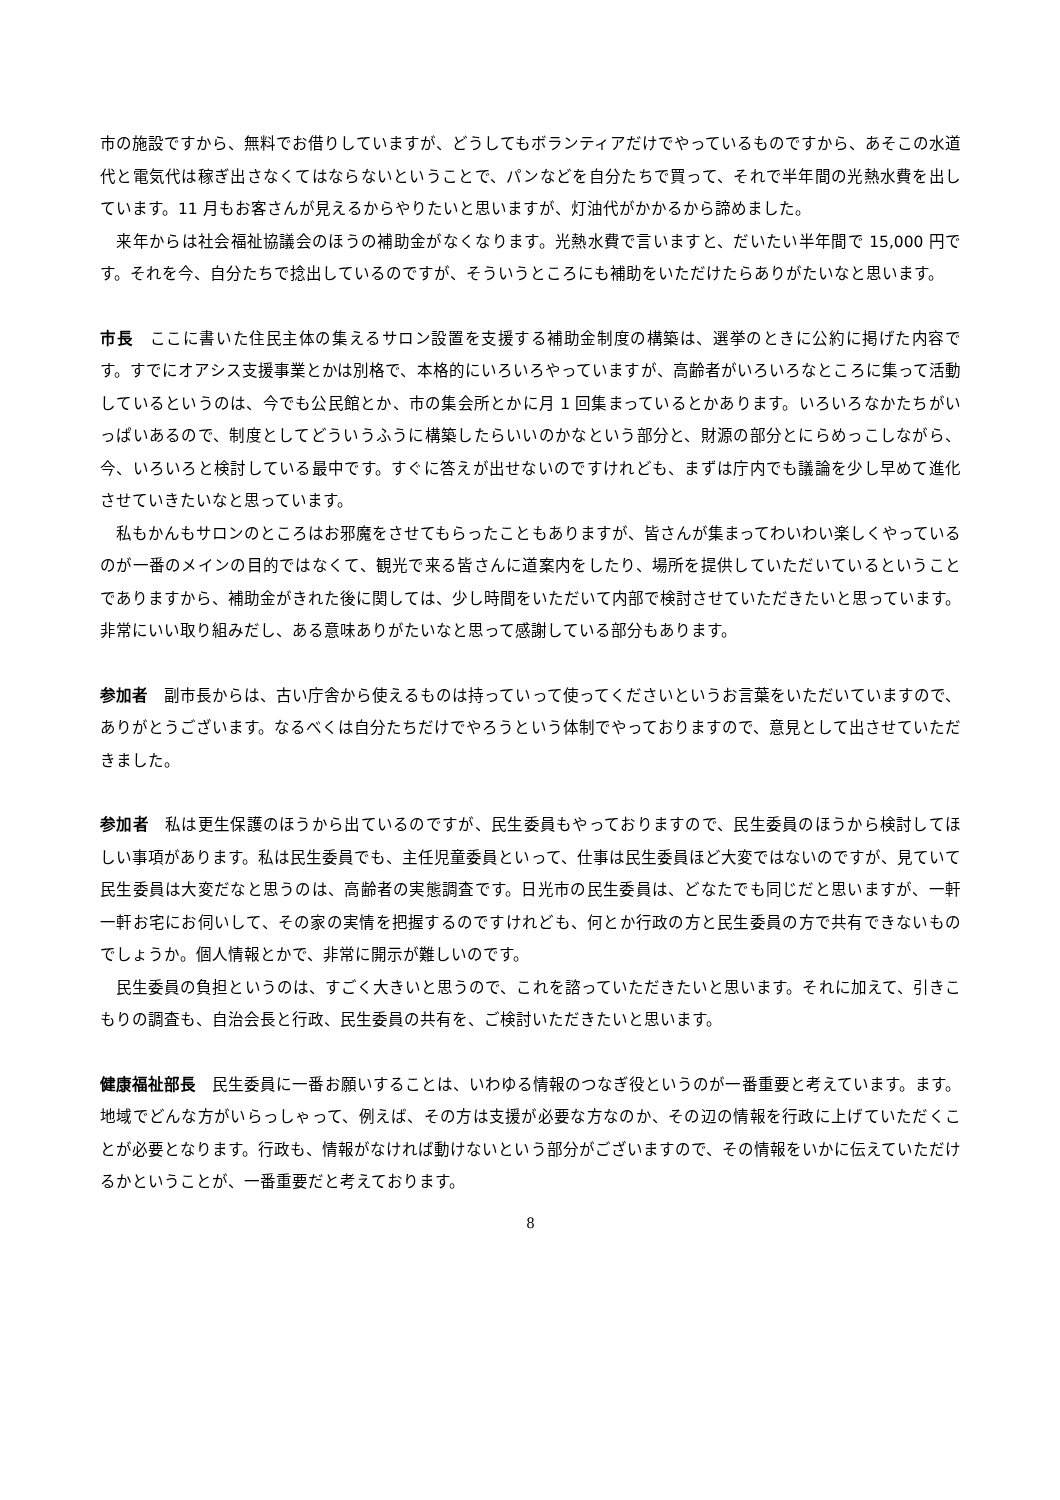市の施設ですから、無料でお借りしていますが、どうしてもボランティアだけでやっているものですから、あそこの水道代と電気代は稼ぎ出さなくてはならないということで、パンなどを自分たちで買って、それで半年間の光熱水費を出しています。11 月もお客さんが見えるからやりたいと思いますが、灯油代がかかるから諦めました。
　来年からは社会福祉協議会のほうの補助金がなくなります。光熱水費で言いますと、だいたい半年間で 15,000 円です。それを今、自分たちで捻出しているのですが、そういうところにも補助をいただけたらありがたいなと思います。
市長　ここに書いた住民主体の集えるサロン設置を支援する補助金制度の構築は、選挙のときに公約に掲げた内容です。すでにオアシス支援事業とかは別格で、本格的にいろいろやっていますが、高齢者がいろいろなところに集って活動しているというのは、今でも公民館とか、市の集会所とかに月 1 回集まっているとかあります。いろいろなかたちがいっぱいあるので、制度としてどういうふうに構築したらいいのかなという部分と、財源の部分とにらめっこしながら、今、いろいろと検討している最中です。すぐに答えが出せないのですけれども、まずは庁内でも議論を少し早めて進化させていきたいなと思っています。
　私もかんもサロンのところはお邪魔をさせてもらったこともありますが、皆さんが集まってわいわい楽しくやっているのが一番のメインの目的ではなくて、観光で来る皆さんに道案内をしたり、場所を提供していただいているということでありますから、補助金がきれた後に関しては、少し時間をいただいて内部で検討させていただきたいと思っています。非常にいい取り組みだし、ある意味ありがたいなと思って感謝している部分もあります。
参加者　副市長からは、古い庁舎から使えるものは持っていって使ってくださいというお言葉をいただいていますので、ありがとうございます。なるべくは自分たちだけでやろうという体制でやっておりますので、意見として出させていただきました。
参加者　私は更生保護のほうから出ているのですが、民生委員もやっておりますので、民生委員のほうから検討してほしい事項があります。私は民生委員でも、主任児童委員といって、仕事は民生委員ほど大変ではないのですが、見ていて民生委員は大変だなと思うのは、高齢者の実態調査です。日光市の民生委員は、どなたでも同じだと思いますが、一軒一軒お宅にお伺いして、その家の実情を把握するのですけれども、何とか行政の方と民生委員の方で共有できないものでしょうか。個人情報とかで、非常に開示が難しいのです。
　民生委員の負担というのは、すごく大きいと思うので、これを諮っていただきたいと思います。それに加えて、引きこもりの調査も、自治会長と行政、民生委員の共有を、ご検討いただきたいと思います。
健康福祉部長　民生委員に一番お願いすることは、いわゆる情報のつなぎ役というのが一番重要と考えています。ます。地域でどんな方がいらっしゃって、例えば、その方は支援が必要な方なのか、その辺の情報を行政に上げていただくことが必要となります。行政も、情報がなければ動けないという部分がございますので、その情報をいかに伝えていただけるかということが、一番重要だと考えております。
8